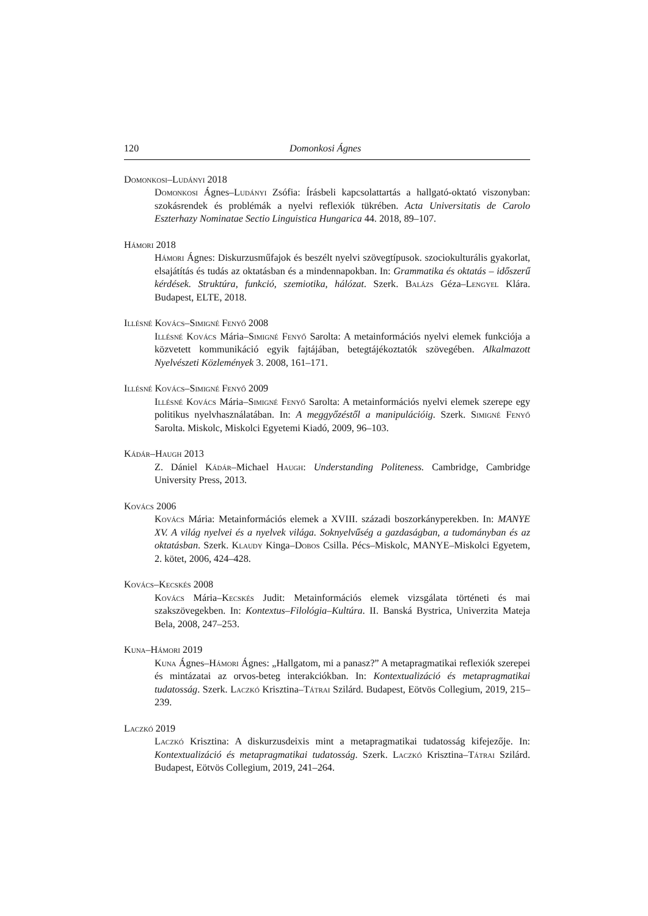120 Domonkosi Ágnes
Domonkosi–Ludányi 2018
Domonkosi Ágnes–Ludányi Zsófia: Írásbeli kapcsolattartás a hallgató-oktató viszonyban: szokásrendek és problémák a nyelvi reflexiók tükrében. Acta Universitatis de Carolo Eszterhazy Nominatae Sectio Linguistica Hungarica 44. 2018, 89–107.
Hámori 2018
Hámori Ágnes: Diskurzusműfajok és beszélt nyelvi szövegtípusok. szociokulturális gyakorlat, elsajátítás és tudás az oktatásban és a mindennapokban. In: Grammatika és oktatás – időszerű kérdések. Struktúra, funkció, szemiotika, hálózat. Szerk. Balázs Géza–Lengyel Klára. Budapest, ELTE, 2018.
Illésné Kovács–Simigné Fenyő 2008
Illésné Kovács Mária–Simigné Fenyő Sarolta: A metainformációs nyelvi elemek funkciója a közvetett kommunikáció egyik fajtájában, betegtájékoztatók szövegében. Alkalmazott Nyelvészeti Közlemények 3. 2008, 161–171.
Illésné Kovács–Simigné Fenyő 2009
Illésné Kovács Mária–Simigné Fenyő Sarolta: A metainformációs nyelvi elemek szerepe egy politikus nyelvhasználatában. In: A meggyőzéstől a manipulációig. Szerk. Simigné Fenyő Sarolta. Miskolc, Miskolci Egyetemi Kiadó, 2009, 96–103.
Kádár–Haugh 2013
Z. Dániel Kádár–Michael Haugh: Understanding Politeness. Cambridge, Cambridge University Press, 2013.
Kovács 2006
Kovács Mária: Metainformációs elemek a XVIII. századi boszorkányperekben. In: MANYE XV. A világ nyelvei és a nyelvek világa. Soknyelvűség a gazdaságban, a tudományban és az oktatásban. Szerk. Klaudy Kinga–Dobos Csilla. Pécs–Miskolc, MANYE–Miskolci Egyetem, 2. kötet, 2006, 424–428.
Kovács–Kecskés 2008
Kovács Mária–Kecskés Judit: Metainformációs elemek vizsgálata történeti és mai szakszövegekben. In: Kontextus–Filológia–Kultúra. II. Banská Bystrica, Univerzita Mateja Bela, 2008, 247–253.
Kuna–Hámori 2019
Kuna Ágnes–Hámori Ágnes: „Hallgatom, mi a panasz?” A metapragmatikai reflexiók szerepei és mintázatai az orvos-beteg interakciókban. In: Kontextualizáció és metapragmatikai tudatosság. Szerk. Laczkó Krisztina–Tátrai Szilárd. Budapest, Eötvös Collegium, 2019, 215–239.
Laczkó 2019
Laczkó Krisztina: A diskurzusdeixis mint a metapragmatikai tudatosság kifejezője. In: Kontextualizáció és metapragmatikai tudatosság. Szerk. Laczkó Krisztina–Tátrai Szilárd. Budapest, Eötvös Collegium, 2019, 241–264.